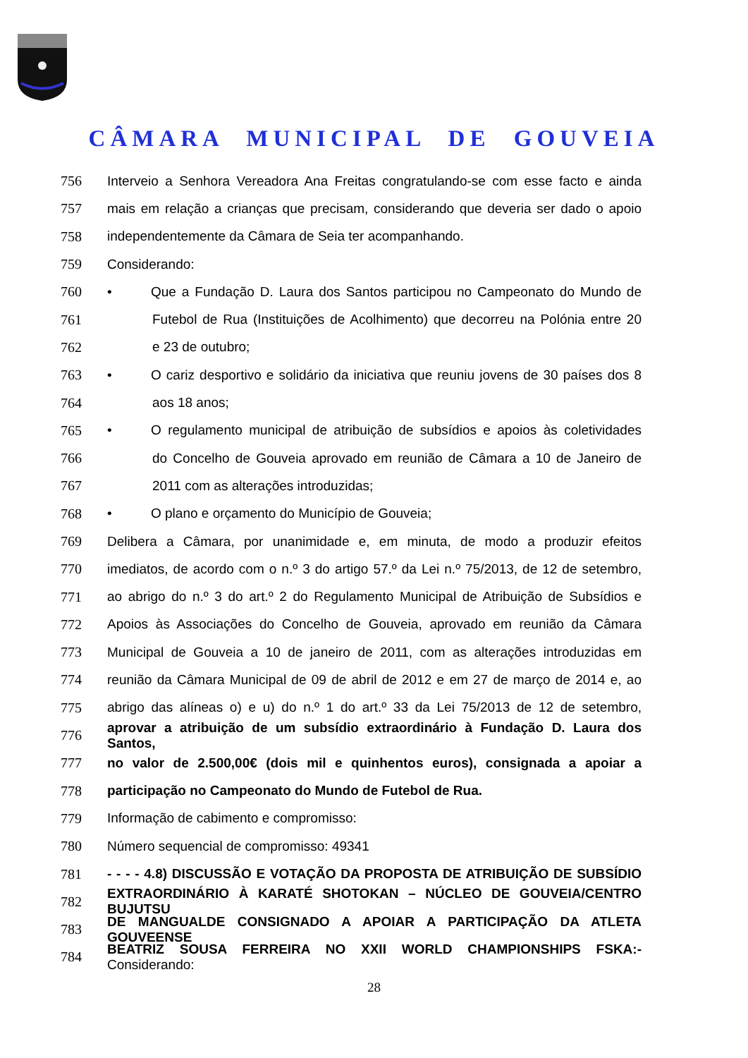CÂMARA MUNICIPAL DE GOUVEIA
756 Interveio a Senhora Vereadora Ana Freitas congratulando-se com esse facto e ainda
757 mais em relação a crianças que precisam, considerando que deveria ser dado o apoio
758 independentemente da Câmara de Seia ter acompanhando.
759 Considerando:
760 • Que a Fundação D. Laura dos Santos participou no Campeonato do Mundo de
761 Futebol de Rua (Instituições de Acolhimento) que decorreu na Polónia entre 20
762 e 23 de outubro;
763 • O cariz desportivo e solidário da iniciativa que reuniu jovens de 30 países dos 8
764 aos 18 anos;
765 • O regulamento municipal de atribuição de subsídios e apoios às coletividades
766 do Concelho de Gouveia aprovado em reunião de Câmara a 10 de Janeiro de
767 2011 com as alterações introduzidas;
768 • O plano e orçamento do Município de Gouveia;
769 Delibera a Câmara, por unanimidade e, em minuta, de modo a produzir efeitos
770 imediatos, de acordo com o n.º 3 do artigo 57.º da Lei n.º 75/2013, de 12 de setembro,
771 ao abrigo do n.º 3 do art.º 2 do Regulamento Municipal de Atribuição de Subsídios e
772 Apoios às Associações do Concelho de Gouveia, aprovado em reunião da Câmara
773 Municipal de Gouveia a 10 de janeiro de 2011, com as alterações introduzidas em
774 reunião da Câmara Municipal de 09 de abril de 2012 e em 27 de março de 2014 e, ao
775 abrigo das alíneas o) e u) do n.º 1 do art.º 33 da Lei 75/2013 de 12 de setembro,
776 aprovar a atribuição de um subsídio extraordinário à Fundação D. Laura dos Santos,
777 no valor de 2.500,00€ (dois mil e quinhentos euros), consignada a apoiar a
778 participação no Campeonato do Mundo de Futebol de Rua.
779 Informação de cabimento e compromisso:
780 Número sequencial de compromisso: 49341
781 - - - - 4.8) DISCUSSÃO E VOTAÇÃO DA PROPOSTA DE ATRIBUIÇÃO DE SUBSÍDIO
782 EXTRAORDINÁRIO À KARATÉ SHOTOKAN – NÚCLEO DE GOUVEIA/CENTRO BUJUTSU
783 DE MANGUALDE CONSIGNADO A APOIAR A PARTICIPAÇÃO DA ATLETA GOUVEENSE
784 BEATRIZ SOUSA FERREIRA NO XXII WORLD CHAMPIONSHIPS FSKA:- Considerando:
28